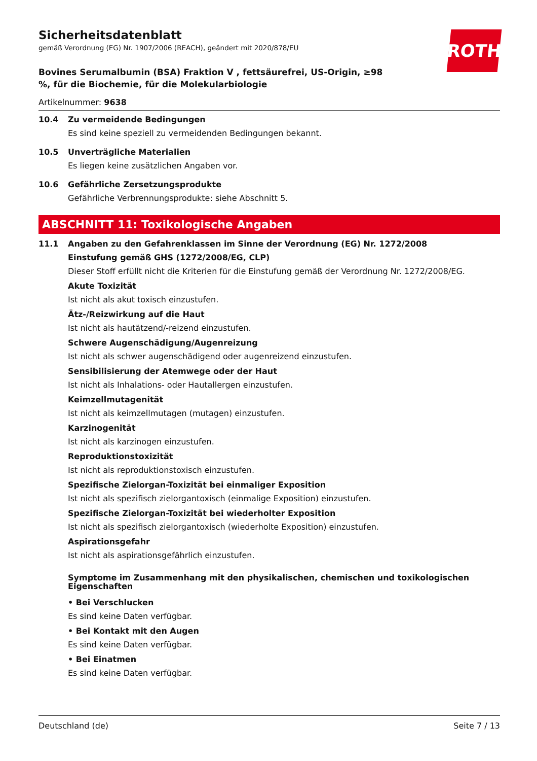ROTH
Sicherheitsdatenblatt
gemäß Verordnung (EG) Nr. 1907/2006 (REACH), geändert mit 2020/878/EU
Bovines Serumalbumin (BSA) Fraktion V , fettsäurefrei, US-Origin, ≥98 %, für die Biochemie, für die Molekularbiologie
Artikelnummer: 9638
10.4 Zu vermeidende Bedingungen
Es sind keine speziell zu vermeidenden Bedingungen bekannt.
10.5 Unverträgliche Materialien
Es liegen keine zusätzlichen Angaben vor.
10.6 Gefährliche Zersetzungsprodukte
Gefährliche Verbrennungsprodukte: siehe Abschnitt 5.
ABSCHNITT 11: Toxikologische Angaben
11.1 Angaben zu den Gefahrenklassen im Sinne der Verordnung (EG) Nr. 1272/2008
Einstufung gemäß GHS (1272/2008/EG, CLP)
Dieser Stoff erfüllt nicht die Kriterien für die Einstufung gemäß der Verordnung Nr. 1272/2008/EG.
Akute Toxizität
Ist nicht als akut toxisch einzustufen.
Ätz-/Reizwirkung auf die Haut
Ist nicht als hautätzend/-reizend einzustufen.
Schwere Augenschädigung/Augenreizung
Ist nicht als schwer augenschädigend oder augenreizend einzustufen.
Sensibilisierung der Atemwege oder der Haut
Ist nicht als Inhalations- oder Hautallergen einzustufen.
Keimzellmutagenität
Ist nicht als keimzellmutagen (mutagen) einzustufen.
Karzinogenität
Ist nicht als karzinogen einzustufen.
Reproduktionstoxizität
Ist nicht als reproduktionstoxisch einzustufen.
Spezifische Zielorgan-Toxizität bei einmaliger Exposition
Ist nicht als spezifisch zielorgantoxisch (einmalige Exposition) einzustufen.
Spezifische Zielorgan-Toxizität bei wiederholter Exposition
Ist nicht als spezifisch zielorgantoxisch (wiederholte Exposition) einzustufen.
Aspirationsgefahr
Ist nicht als aspirationsgefährlich einzustufen.
Symptome im Zusammenhang mit den physikalischen, chemischen und toxikologischen Eigenschaften
• Bei Verschlucken
Es sind keine Daten verfügbar.
• Bei Kontakt mit den Augen
Es sind keine Daten verfügbar.
• Bei Einatmen
Es sind keine Daten verfügbar.
Deutschland (de) Seite 7 / 13